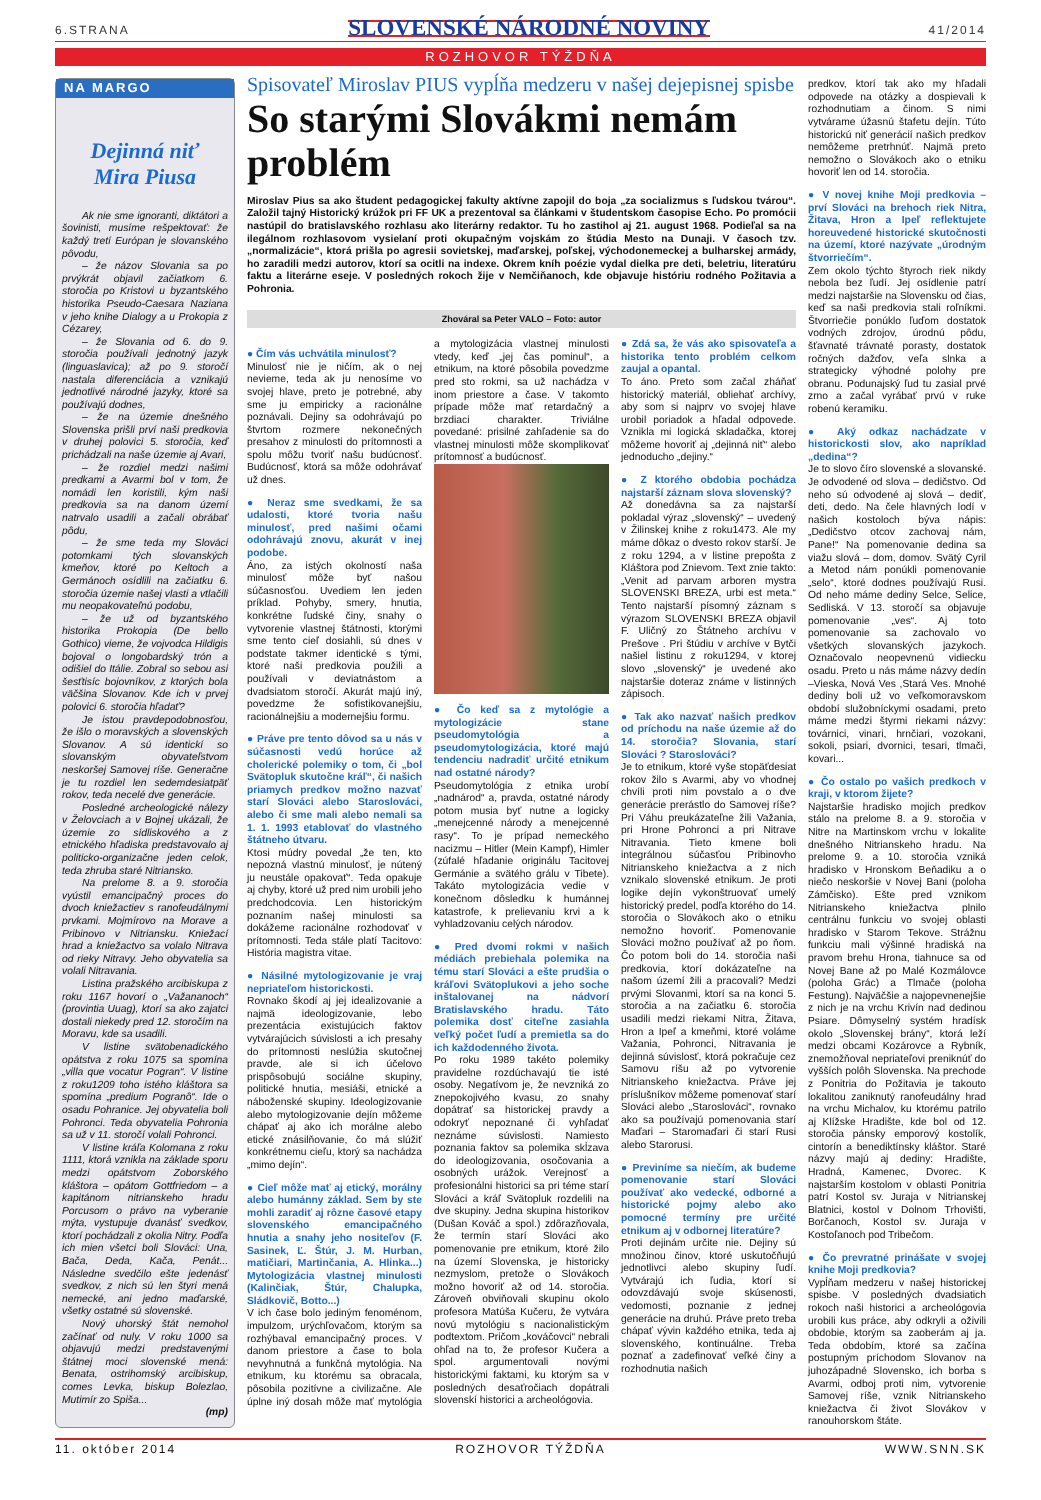6.STRANA SLOVENSKÉ NÁRODNÉ NOVINY 41/2014
ROZHOVOR TÝŽDŇA
NA MARGO
Dejinná niť
Mira Piusa
Ak nie sme ignoranti, diktátori a šovinisti, musíme rešpektovať: že každý tretí Európan je slovanského pôvodu,
– že názov Slovania sa po prvýkrát objavil začiatkom 6. storočia po Kristovi u byzantského historika Pseudo-Caesara Naziana v jeho knihe Dialogy a u Prokopia z Cézarey,
– že Slovania od 6. do 9. storočia používali jednotný jazyk (linguaslavica); až po 9. storočí nastala diferenciácia a vznikajú jednotlivé národné jazyky, ktoré sa používajú dodnes,
– že na územie dnešného Slovenska prišli prví naši predkovia v druhej polovici 5. storočia, keď prichádzali na naše územie aj Avari,
– že rozdiel medzi našimi predkami a Avarmi bol v tom, že nomádi len koristili, kým naši predkovia sa na danom území natrvalo usadili a začali obrábať pôdu,
– že sme teda my Slováci potomkami tých slovanských kmeňov, ktoré po Keltoch a Germánoch osídlili na začiatku 6. storočia územie našej vlasti a vtlačili mu neopakovateľnú podobu,
– že už od byzantského historika Prokopia (De bello Gothico) vieme, že vojvodca Hildigis bojoval o longobardský trón a odišiel do Itálie. Zobral so sebou asi šesťtisíc bojovníkov, z ktorých bola väčšina Slovanov. Kde ich v prvej polovici 6. storočia hľadať?
Je istou pravdepodobnosťou, že išlo o moravských a slovenských Slovanov. A sú identickí so slovanským obyvateľstvom neskoršej Samovej ríše. Generačne je tu rozdiel len sedemdesiatpäť rokov, teda necelé dve generácie.
Posledné archeologické nálezy v Želovciach a v Bojnej ukázali, že územie zo sídliskového a z etnického hľadiska predstavovalo aj politicko-organizačne jeden celok, teda zhruba staré Nitriansko.
Na prelome 8. a 9. storočia vyústil emancipačný proces do dvoch kniežactiev s ranofeudálnymi prvkami. Mojmírovo na Morave a Pribinovo v Nitriansku. Kniežací hrad a kniežactvo sa volalo Nitrava od rieky Nitravy. Jeho obyvatelia sa volali Nitravania.
Listina pražského arcibiskupa z roku 1167 hovorí o „Važananoch“ (provintia Uuag), ktorí sa ako zajatci dostali niekedy pred 12. storočím na Moravu, kde sa usadili.
V listine svätobenadického opátstva z roku 1075 sa spomína „villa que vocatur Pogran“. V listine z roku1209 toho istého kláštora sa spomína „predium Pogranô“. Ide o osadu Pohranice. Jej obyvatelia boli Pohronci. Teda obyvatelia Pohronia sa už v 11. storočí volali Pohronci.
V listine kráľa Kolomana z roku 1111, ktorá vznikla na základe sporu medzi opátstvom Zoborského kláštora – opátom Gottfriedom – a kapitánom nitrianskeho hradu Porcusom o právo na vyberanie mýta, vystupuje dvanásť svedkov, ktorí pochádzali z okolia Nitry. Podľa ich mien všetci boli Slováci: Una, Bača, Deda, Kača, Penát... Následne svedčilo ešte jedenásť svedkov, z nich sú len štyri mená nemecké, ani jedno maďarské, všetky ostatné sú slovenské.
Nový uhorský štát nemohol začínať od nuly. V roku 1000 sa objavujú medzi predstavenými štátnej moci slovenské mená: Benata, ostrihomský arcibiskup, comes Levka, biskup Bolezlao, Mutimír zo Spiša...
(mp)
Spisovateľ Miroslav PIUS vypĺňa medzeru v našej dejepisnej spisbe
So starými Slovákmi nemám problém
Miroslav Pius sa ako študent pedagogickej fakulty aktívne zapojil do boja „za socializmus s ľudskou tvárou“. Založil tajný Historický krúžok pri FF UK a prezentoval sa článkami v študentskom časopise Echo. Po promócii nastúpil do bratislavského rozhlasu ako literárny redaktor. Tu ho zastihol aj 21. august 1968. Podieľal sa na ilegálnom rozhlasovom vysielaní proti okupačným vojskám zo štúdia Mesto na Dunaji. V časoch tzv. „normalizácie“, ktorá prišla po agresii sovietskej, maďarskej, poľskej, východonemeckej a bulharskej armády, ho zaradili medzi autorov, ktorí sa ocitli na indexe. Okrem kníh poézie vydal dielka pre deti, beletriu, literatúru faktu a literárne eseje. V posledných rokoch žije v Nemčiňanoch, kde objavuje históriu rodného Požitavia a Pohronia.
Zhováral sa Peter VALO – Foto: autor
● Čím vás uchvátila minulosť?
Minulosť nie je ničím, ak o nej nevieme, teda ak ju nenosíme vo svojej hlave, preto je potrebné, aby sme ju empiricky a racionálne poznávali. Dejiny sa odohrávajú po štvrtom rozmere nekonečných presahov z minulosti do prítomnosti a spolu môžu tvoriť našu budúcnosť. Budúcnosť, ktorá sa môže odohrávať už dnes.
● Neraz sme svedkami, že sa udalosti, ktoré tvoria našu minulosť, pred našimi očami odohrávajú znovu, akurát v inej podobe.
Áno, za istých okolností naša minulosť môže byť našou súčasnosťou. Uvediem len jeden príklad. Pohyby, smery, hnutia, konkrétne ľudské činy, snahy o vytvorenie vlastnej štátnosti, ktorými sme tento cieľ dosiahli, sú dnes v podstate takmer identické s tými, ktoré naši predkovia použili a používali v deviatnástom a dvadsiatom storočí. Akurát majú iný, povedzme že sofistikovanejšiu, racionálnejšiu a modernejšiu formu.
● Práve pre tento dôvod sa u nás v súčasnosti vedú horúce až cholerické polemiky o tom, či „bol Svätopluk skutočne kráľ“, či našich priamych predkov možno nazvať starí Slováci alebo Staroslováci, alebo či sme mali alebo nemali sa 1. 1. 1993 etablovať do vlastného štátneho útvaru.
Ktosi múdry povedal „že ten, kto nepozná vlastnú minulosť, je nútený ju neustále opakovať“. Teda opakuje aj chyby, ktoré už pred nim urobili jeho predchodcovia. Len historickým poznaním našej minulosti sa dokážeme racionálne rozhodovať v prítomnosti. Teda stále platí Tacitovo: História magistra vitae.
● Násilné mytologizovanie je vraj nepriateľom historickosti.
Rovnako škodí aj jej idealizovanie a najmä ideologizovanie, lebo prezentácia existujúcich faktov vytvárajúcich súvislosti a ich presahy do prítomnosti neslúžia skutočnej pravde, ale si ich účelovo prispôsobujú sociálne skupiny, politické hnutia, mesiáši, etnické a náboženské skupiny. Ideologizovanie alebo mytologizovanie dejín môžeme chápať aj ako ich morálne alebo etické znásilňovanie, čo má slúžiť konkrétnemu cieľu, ktorý sa nachádza „mimo dejín“.
● Cieľ môže mať aj etický, morálny alebo humánny základ. Sem by ste mohli zaradiť aj rôzne časové etapy slovenského emancipačného hnutia a snahy jeho nositeľov (F. Sasinek, Ľ. Štúr, J. M. Hurban, matičiari, Martinčania, A. Hlinka...) Mytologizácia vlastnej minulosti (Kalinčiak, Štúr, Chalupka, Sládkovič, Botto...)
V ich čase bolo jediným fenoménom, impulzom, urýchľovačom, ktorým sa rozhýbaval emancipačný proces. V danom priestore a čase to bola nevyhnutná a funkčná mytológia. Na etnikum, ku ktorému sa obracala, pôsobila pozitívne a civilizačne. Ale úplne iný dosah môže mať mytológia a mytologizácia vlastnej minulosti vtedy, keď „jej čas pominul“, a etnikum, na ktoré pôsobila povedzme pred sto rokmi, sa už nachádza v inom priestore a čase. V takomto prípade môže mať retardačný a brzdiaci charakter. Triviálne povedané: prisilné zahľadenie sa do vlastnej minulosti môže skomplikovať prítomnosť a budúcnosť.
● Čo keď sa z mytológie a mytologizácie stane pseudomytológia a pseudomytologizácia, ktoré majú tendenciu nadradiť určité etnikum nad ostatné národy?
Pseudomytológia z etnika urobí „nadnárod“ a, pravda, ostatné národy potom musia byť nutne a logicky „menejcenné národy a menejcenné rasy“. To je prípad nemeckého nacizmu – Hitler (Mein Kampf), Himler (zúfalé hľadanie originálu Tacitovej Germánie a svätého grálu v Tibete). Takáto mytologizácia vedie v konečnom dôsledku k humánnej katastrofe, k prelievaniu krvi a k vyhladzovaniu celých národov.
● Pred dvomi rokmi v našich médiách prebiehala polemika na tému starí Slováci a ešte prudšia o kráľovi Svätoplukovi a jeho soche inštalovanej na nádvorí Bratislavského hradu. Táto polemika dosť citeľne zasiahla veľký počet ľudí a premietla sa do ich každodenného života.
Po roku 1989 takéto polemiky pravidelne rozdúchavajú tie isté osoby. Negatívom je, že nevzniká zo znepokojivého kvasu, zo snahy dopátrať sa historickej pravdy a odokryť nepoznané či vyhľadať neznáme súvislosti. Namiesto poznania faktov sa polemika skĺzava do ideologizovania, osočovania a osobných urážok. Verejnosť a profesionálni historici sa pri téme starí Slováci a kráľ Svätopluk rozdelili na dve skupiny. Jedna skupina historikov (Dušan Kováč a spol.) zdôrazňovala, že termín starí Slováci ako pomenovanie pre etnikum, ktoré žilo na území Slovenska, je historicky nezmyslom, pretože o Slovákoch možno hovoriť až od 14. storočia. Zároveň obviňovali skupinu okolo profesora Matúša Kučeru, že vytvára novú mytológiu s nacionalistickým podtextom. Pričom „kováčovci“ nebrali ohľad na to, že profesor Kučera a spol. argumentovali novými historickými faktami, ku ktorým sa v posledných desaťročiach dopátrali slovenskí historici a archeológovia.
● Zdá sa, že vás ako spisovateľa a historika tento problém celkom zaujal a opantal.
To áno. Preto som začal zháňať historický materiál, obliehať archívy, aby som si najprv vo svojej hlave urobil poriadok a hľadal odpovede. Vznikla mi logická skladačka, ktorej môžeme hovoriť aj „dejinná niť“ alebo jednoducho „dejiny.“
● Z ktorého obdobia pochádza najstarší záznam slova slovenský?
Až donedávna sa za najstarší pokladal výraz „slovenský“ – uvedený v Žilinskej knihe z roku1473. Ale my máme dôkaz o dvesto rokov starší. Je z roku 1294, a v listine prepošta z Kláštora pod Znievom. Text znie takto: „Venit ad parvam arboren mystra SLOVENSKI BREZA, urbi est meta.“ Tento najstarší písomný záznam s výrazom SLOVENSKI BREZA objavil F. Uličný zo Štátneho archívu v Prešove . Pri štúdiu v archíve v Bytči našiel listinu z roku1294, v ktorej slovo „slovenský“ je uvedené ako najstaršie doteraz známe v listinných zápisoch.
● Tak ako nazvať našich predkov od príchodu na naše územie až do 14. storočia? Slovania, starí Slováci ? Staroslováci?
Je to etnikum, ktoré vyše stopäťdesiat rokov žilo s Avarmi, aby vo vhodnej chvíli proti nim povstalo a o dve generácie prerástlo do Samovej ríše? Pri Váhu preukázateľne žili Važania, pri Hrone Pohronci a pri Nitrave Nitravania. Tieto kmene boli integrálnou súčasťou Pribinovho Nitrianskeho kniežactva a z nich vznikalo slovenské etnikum. Je proti logike dejín vykonštruovať umelý historický predel, podľa ktorého do 14. storočia o Slovákoch ako o etniku nemožno hovoriť. Pomenovanie Slováci možno používať až po ňom. Čo potom boli do 14. storočia naši predkovia, ktorí dokázateľne na našom území žili a pracovali? Medzi prvými Slovanmi, ktorí sa na konci 5. storočia a na začiatku 6. storočia usadili medzi riekami Nitra, Žitava, Hron a Ipeľ a kmeňmi, ktoré voláme Važania, Pohronci, Nitravania je dejinná súvislosť, ktorá pokračuje cez Samovu ríšu až po vytvorenie Nitrianskeho kniežactva. Práve jej príslušníkov môžeme pomenovať starí Slováci alebo „Staroslováci“, rovnako ako sa používajú pomenovania starí Maďari – Staromaďari či starí Rusi alebo Starorusi.
● Previníme sa niečím, ak budeme pomenovanie starí Slováci používať ako vedecké, odborné a historické pojmy alebo ako pomocné termíny pre určité etnikum aj v odbornej literatúre?
Proti dejinám určite nie. Dejiny sú množinou činov, ktoré uskutočňujú jednotlivci alebo skupiny ľudí. Vytvárajú ich ľudia, ktorí si odovzdávajú svoje skúsenosti, vedomosti, poznanie z jednej generácie na druhú. Práve preto treba chápať vývin každého etnika, teda aj slovenského, kontinuálne. Treba poznať a zadefinovať veľké činy a rozhodnutia našich
predkov, ktorí tak ako my hľadali odpovede na otázky a dospievali k rozhodnutiam a činom. S nimi vytvárame úžasnú štafetu dejín. Túto historickú niť generácií našich predkov nemôžeme pretrhnúť. Najmä preto nemožno o Slovákoch ako o etniku hovoriť len od 14. storočia.
● V novej knihe Moji predkovia – prví Slováci na brehoch riek Nitra, Žitava, Hron a Ipeľ reflektujete horeuvedené historické skutočnosti na území, ktoré nazývate „úrodným štvorriečím“.
Zem okolo týchto štyroch riek nikdy nebola bez ľudí. Jej osídlenie patrí medzi najstaršie na Slovensku od čias, keď sa naši predkovia stali roľníkmi. Štvorriečie ponúklo ľuďom dostatok vodných zdrojov, úrodnú pôdu, šťavnaté trávnaté porasty, dostatok ročných dažďov, veľa slnka a strategicky výhodné polohy pre obranu. Podunajský ľud tu zasial prvé zrno a začal vyrábať prvú v ruke robenú keramiku.
● Aký odkaz nachádzate v historickosti slov, ako napríklad „dedina“?
Je to slovo číro slovenské a slovanské. Je odvodené od slova – dedičstvo. Od neho sú odvodené aj slová – dediť, deti, dedo. Na čele hlavných lodí v našich kostoloch býva nápis: „Dedičstvo otcov zachovaj nám, Pane!“ Na pomenovanie dedina sa viažu slová – dom, domov. Svätý Cyril a Metod nám ponúkli pomenovanie „selo“, ktoré dodnes používajú Rusi. Od neho máme dediny Selce, Selice, Sedliská. V 13. storočí sa objavuje pomenovanie „ves“. Aj toto pomenovanie sa zachovalo vo všetkých slovanských jazykoch. Označovalo neopevnenú vidiecku osadu. Preto u nás máme názvy dedín –Vieska, Nová Ves ,Stará Ves. Mnohé dediny boli už vo veľkomoravskom období služobníckymi osadami, preto máme medzi štyrmi riekami názvy: továrnici, vinari, hrnčiari, vozokani, sokoli, psiari, dvornici, tesari, tlmači, kovari...
● Čo ostalo po vašich predkoch v kraji, v ktorom žijete?
Najstaršie hradisko mojich predkov stálo na prelome 8. a 9. storočia v Nitre na Martinskom vrchu v lokalite dnešného Nitrianskeho hradu. Na prelome 9. a 10. storočia vzniká hradisko v Hronskom Beňadiku a o niečo neskoršie v Novej Bani (poloha Zámčisko). Ešte pred vznikom Nitrianskeho kniežactva plnilo centrálnu funkciu vo svojej oblasti hradisko v Starom Tekove. Strážnu funkciu mali výšinné hradiská na pravom brehu Hrona, tiahnuce sa od Novej Bane až po Malé Kozmálovce (poloha Grác) a Tlmače (poloha Festung). Najväčšie a najopevnenejšie z nich je na vrchu Krivín nad dedinou Psiare. Dômyselný systém hradísk okolo „Slovenskej brány“, ktorá leží medzi obcami Kozárovce a Rybník, znemožňoval nepriateľovi preniknúť do vyšších polôh Slovenska. Na prechode z Ponitria do Požitavia je takouto lokalitou zaniknutý ranofeudálny hrad na vrchu Michalov, ku ktorému patrilo aj Klížske Hradište, kde bol od 12. storočia pánsky emporový kostolík, cintorín a benediktínsky kláštor. Staré názvy majú aj dediny: Hradište, Hradná, Kamenec, Dvorec. K najstarším kostolom v oblasti Ponitria patrí Kostol sv. Juraja v Nitrianskej Blatnici, kostol v Dolnom Trhovišti, Borčanoch, Kostol sv. Juraja v Kostoľanoch pod Tribečom.
● Čo prevratné prinášate v svojej knihe Moji predkovia?
Vypĺňam medzeru v našej historickej spisbe. V posledných dvadsiatich rokoch naši historici a archeológovia urobili kus práce, aby odkryli a oživili obdobie, ktorým sa zaoberám aj ja. Teda obdobím, ktoré sa začína postupným príchodom Slovanov na juhozápadné Slovensko, ich borba s Avarmi, odboj proti nim, vytvorenie Samovej ríše, vznik Nitrianskeho kniežactva či život Slovákov v ranouhorskom štáte.
11. október 2014 ROZHOVOR TÝŽDŇA WWW.SNN.SK